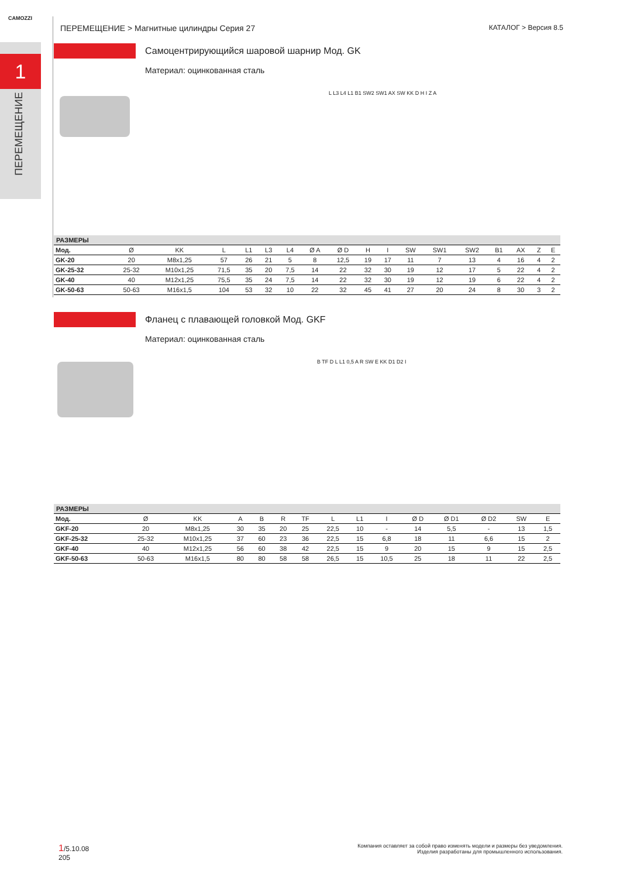CAMOZZI
1
ПЕРЕМЕЩЕНИЕ
ПЕРЕМЕЩЕНИЕ > Магнитные цилиндры Серия 27 КАТАЛОГ > Версия 8.5
Самоцентрирующийся шаровой шарнир Мод. GK
Материал: оцинкованная сталь
L L3 L4 L1 B1 SW2 SW1 AX SW KK D H I Z A
| РАЗМЕРЫ | | | | | | | | | | | | | | | | | |
| --- | --- | --- | --- | --- | --- | --- | --- | --- | --- | --- | --- | --- | --- | --- | --- | --- | --- |
| Мод. | Ø | KK | L | L1 | L3 | L4 | Ø A | Ø D | H | I | SW | SW1 | SW2 | B1 | AX | Z | E |
| GK-20 | 20 | M8x1,25 | 57 | 26 | 21 | 5 | 8 | 12,5 | 19 | 17 | 11 | 7 | 13 | 4 | 16 | 4 | 2 |
| GK-25-32 | 25-32 | M10x1,25 | 71,5 | 35 | 20 | 7,5 | 14 | 22 | 32 | 30 | 19 | 12 | 17 | 5 | 22 | 4 | 2 |
| GK-40 | 40 | M12x1,25 | 75,5 | 35 | 24 | 7,5 | 14 | 22 | 32 | 30 | 19 | 12 | 19 | 6 | 22 | 4 | 2 |
| GK-50-63 | 50-63 | M16x1,5 | 104 | 53 | 32 | 10 | 22 | 32 | 45 | 41 | 27 | 20 | 24 | 8 | 30 | 3 | 2 |
Фланец с плавающей головкой Мод. GKF
Материал: оцинкованная сталь
B TF D L L1 0,5 A R SW E KK D1 D2 I
| РАЗМЕРЫ | | | | | | | | | | | | | | |
| --- | --- | --- | --- | --- | --- | --- | --- | --- | --- | --- | --- | --- | --- | --- |
| Мод. | Ø | KK | A | B | R | TF | L | L1 | I | Ø D | Ø D1 | Ø D2 | SW | E |
| GKF-20 | 20 | M8x1,25 | 30 | 35 | 20 | 25 | 22,5 | 10 | - | 14 | 5,5 | - | 13 | 1,5 |
| GKF-25-32 | 25-32 | M10x1,25 | 37 | 60 | 23 | 36 | 22,5 | 15 | 6,8 | 18 | 11 | 6,6 | 15 | 2 |
| GKF-40 | 40 | M12x1,25 | 56 | 60 | 38 | 42 | 22,5 | 15 | 9 | 20 | 15 | 9 | 15 | 2,5 |
| GKF-50-63 | 50-63 | M16x1,5 | 80 | 80 | 58 | 58 | 26,5 | 15 | 10,5 | 25 | 18 | 11 | 22 | 2,5 |
1/5.10.08
205
Компания оставляет за собой право изменять модели и размеры без уведомления.
Изделия разработаны для промышленного использования.